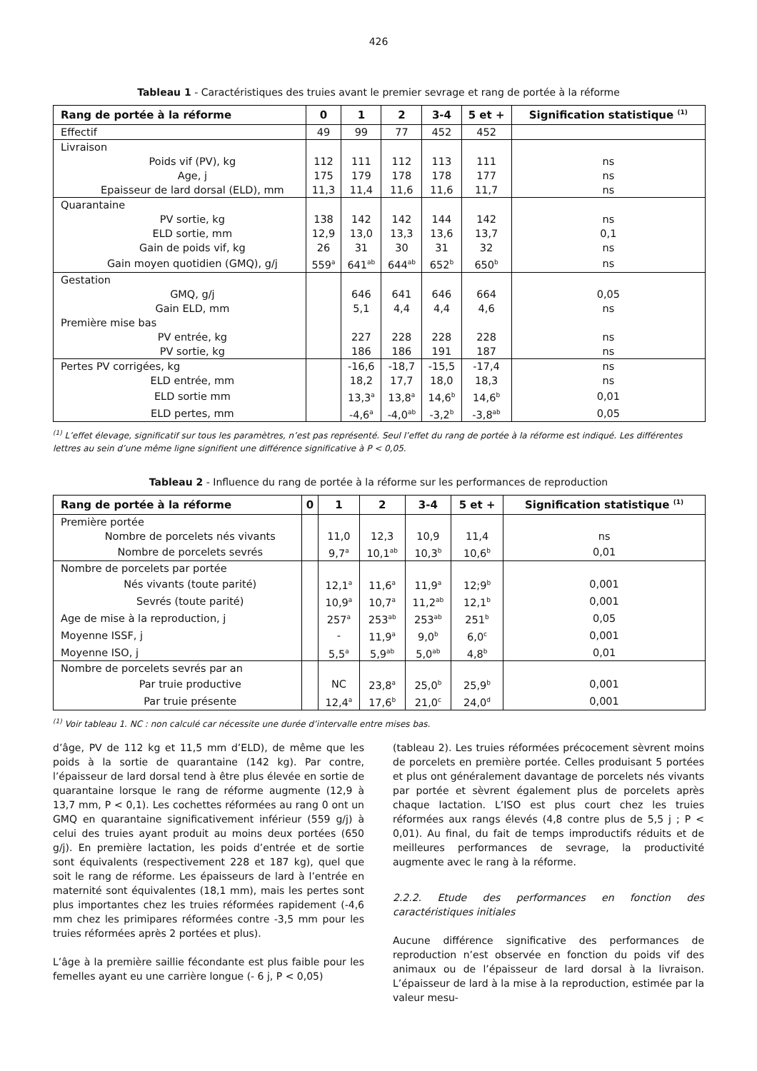426
Tableau 1 - Caractéristiques des truies avant le premier sevrage et rang de portée à la réforme
| Rang de portée à la réforme | 0 | 1 | 2 | 3-4 | 5 et + | Signification statistique <sup>(1)</sup> |
| --- | --- | --- | --- | --- | --- | --- |
| Effectif | 49 | 99 | 77 | 452 | 452 | |
| Livraison | | | | | | |
| Poids vif (PV), kg | 112 | 111 | 112 | 113 | 111 | ns |
| Age, j | 175 | 179 | 178 | 178 | 177 | ns |
| Epaisseur de lard dorsal (ELD), mm | 11,3 | 11,4 | 11,6 | 11,6 | 11,7 | ns |
| Quarantaine | | | | | | |
| PV sortie, kg | 138 | 142 | 142 | 144 | 142 | ns |
| ELD sortie, mm | 12,9 | 13,0 | 13,3 | 13,6 | 13,7 | 0,1 |
| Gain de poids vif, kg | 26 | 31 | 30 | 31 | 32 | ns |
| Gain moyen quotidien (GMQ), g/j | 559<sup>a</sup> | 641<sup>ab</sup> | 644<sup>ab</sup> | 652<sup>b</sup> | 650<sup>b</sup> | ns |
| Gestation | | | | | | |
| GMQ, g/j | | 646 | 641 | 646 | 664 | 0,05 |
| Gain ELD, mm | | 5,1 | 4,4 | 4,4 | 4,6 | ns |
| Première mise bas | | | | | | |
| PV entrée, kg | | 227 | 228 | 228 | 228 | ns |
| PV sortie, kg | | 186 | 186 | 191 | 187 | ns |
| Pertes PV corrigées, kg | | -16,6 | -18,7 | -15,5 | -17,4 | ns |
| ELD entrée, mm | | 18,2 | 17,7 | 18,0 | 18,3 | ns |
| ELD sortie mm | | 13,3<sup>a</sup> | 13,8<sup>a</sup> | 14,6<sup>b</sup> | 14,6<sup>b</sup> | 0,01 |
| ELD pertes, mm | | -4,6<sup>a</sup> | -4,0<sup>ab</sup> | -3,2<sup>b</sup> | -3,8<sup>ab</sup> | 0,05 |
<sup>(1)</sup> L’effet élevage, significatif sur tous les paramètres, n’est pas représenté. Seul l’effet du rang de portée à la réforme est indiqué. Les différentes lettres au sein d’une même ligne signifient une différence significative à P < 0,05.
Tableau 2 - Influence du rang de portée à la réforme sur les performances de reproduction
| Rang de portée à la réforme | 0 | 1 | 2 | 3-4 | 5 et + | Signification statistique <sup>(1)</sup> |
| --- | --- | --- | --- | --- | --- | --- |
| Première portée | | | | | | |
| Nombre de porcelets nés vivants | | 11,0 | 12,3 | 10,9 | 11,4 | ns |
| Nombre de porcelets sevrés | | 9,7<sup>a</sup> | 10,1<sup>ab</sup> | 10,3<sup>b</sup> | 10,6<sup>b</sup> | 0,01 |
| Nombre de porcelets par portée | | | | | | |
| Nés vivants (toute parité) | | 12,1<sup>a</sup> | 11,6<sup>a</sup> | 11,9<sup>a</sup> | 12;9<sup>b</sup> | 0,001 |
| Sevrés (toute parité) | | 10,9<sup>a</sup> | 10,7<sup>a</sup> | 11,2<sup>ab</sup> | 12,1<sup>b</sup> | 0,001 |
| Age de mise à la reproduction, j | | 257<sup>a</sup> | 253<sup>ab</sup> | 253<sup>ab</sup> | 251<sup>b</sup> | 0,05 |
| Moyenne ISSF, j | | - | 11,9<sup>a</sup> | 9,0<sup>b</sup> | 6,0<sup>c</sup> | 0,001 |
| Moyenne ISO, j | | 5,5<sup>a</sup> | 5,9<sup>ab</sup> | 5,0<sup>ab</sup> | 4,8<sup>b</sup> | 0,01 |
| Nombre de porcelets sevrés par an | | | | | | |
| Par truie productive | | NC | 23,8<sup>a</sup> | 25,0<sup>b</sup> | 25,9<sup>b</sup> | 0,001 |
| Par truie présente | | 12,4<sup>a</sup> | 17,6<sup>b</sup> | 21,0<sup>c</sup> | 24,0<sup>d</sup> | 0,001 |
<sup>(1)</sup> Voir tableau 1. NC : non calculé car nécessite une durée d’intervalle entre mises bas.
d’âge, PV de 112 kg et 11,5 mm d’ELD), de même que les poids à la sortie de quarantaine (142 kg). Par contre, l’épaisseur de lard dorsal tend à être plus élevée en sortie de quarantaine lorsque le rang de réforme augmente (12,9 à 13,7 mm, P < 0,1). Les cochettes réformées au rang 0 ont un GMQ en quarantaine significativement inférieur (559 g/j) à celui des truies ayant produit au moins deux portées (650 g/j). En première lactation, les poids d’entrée et de sortie sont équivalents (respectivement 228 et 187 kg), quel que soit le rang de réforme. Les épaisseurs de lard à l’entrée en maternité sont équivalentes (18,1 mm), mais les pertes sont plus importantes chez les truies réformées rapidement (-4,6 mm chez les primipares réformées contre -3,5 mm pour les truies réformées après 2 portées et plus).
L’âge à la première saillie fécondante est plus faible pour les femelles ayant eu une carrière longue (- 6 j, P < 0,05)
(tableau 2). Les truies réformées précocement sèvrent moins de porcelets en première portée. Celles produisant 5 portées et plus ont généralement davantage de porcelets nés vivants par portée et sèvrent également plus de porcelets après chaque lactation. L’ISO est plus court chez les truies réformées aux rangs élevés (4,8 contre plus de 5,5 j ; P < 0,01). Au final, du fait de temps improductifs réduits et de meilleures performances de sevrage, la productivité augmente avec le rang à la réforme.
2.2.2. Etude des performances en fonction des caractéristiques initiales
Aucune différence significative des performances de reproduction n’est observée en fonction du poids vif des animaux ou de l’épaisseur de lard dorsal à la livraison. L’épaisseur de lard à la mise à la reproduction, estimée par la valeur mesu-